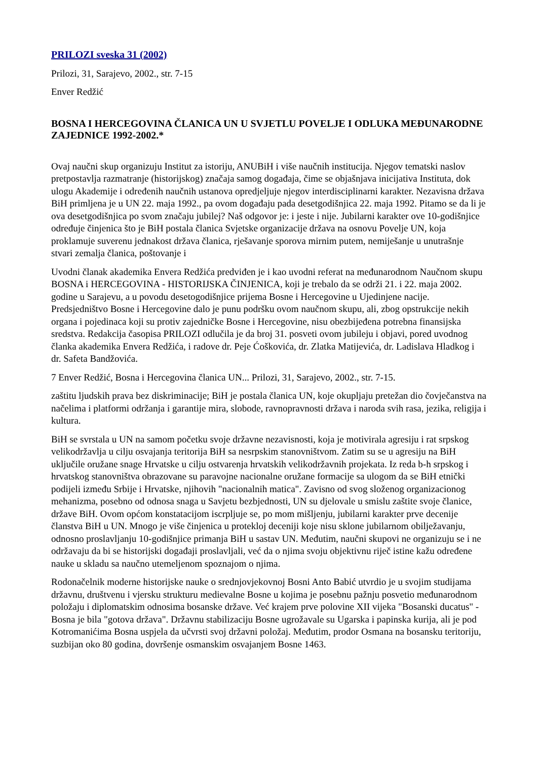PRILOZI sveska 31 (2002)
Prilozi, 31, Sarajevo, 2002., str. 7-15
Enver Redžić
BOSNA I HERCEGOVINA ČLANICA UN U SVJETLU POVELJE I ODLUKA MEĐUNARODNE ZAJEDNICE 1992-2002.*
Ovaj naučni skup organizuju Institut za istoriju, ANUBiH i više naučnih institucija. Njegov tematski naslov pretpostavlja razmatranje (historijskog) značaja samog događaja, čime se objašnjava inicijativa Instituta, dok ulogu Akademije i određenih naučnih ustanova opredjeljuje njegov interdisciplinarni karakter. Nezavisna država BiH primljena je u UN 22. maja 1992., pa ovom događaju pada desetgodišnjica 22. maja 1992. Pitamo se da li je ova desetgodišnjica po svom značaju jubilej? Naš odgovor je: i jeste i nije. Jubilarni karakter ove 10-godišnjice određuje činjenica što je BiH postala članica Svjetske organizacije država na osnovu Povelje UN, koja proklamuje suverenu jednakost država članica, rješavanje sporova mirnim putem, nemiješanje u unutrašnje stvari zemalja članica, poštovanje i
Uvodni članak akademika Envera Redžića predviđen je i kao uvodni referat na međunarodnom Naučnom skupu BOSNA i HERCEGOVINA - HISTORIJSKA ČINJENICA, koji je trebalo da se održi 21. i 22. maja 2002. godine u Sarajevu, a u povodu desetogodišnjice prijema Bosne i Hercegovine u Ujedinjene nacije. Predsjedništvo Bosne i Hercegovine dalo je punu podršku ovom naučnom skupu, ali, zbog opstrukcije nekih organa i pojedinaca koji su protiv zajedničke Bosne i Hercegovine, nisu obezbijeđena potrebna finansijska sredstva. Redakcija časopisa PRILOZI odlučila je da broj 31. posveti ovom jubileju i objavi, pored uvodnog članka akademika Envera Redžića, i radove dr. Peje Ćoškovića, dr. Zlatka Matijevića, dr. Ladislava Hladkog i dr. Safeta Bandžovića.
7 Enver Redžić, Bosna i Hercegovina članica UN... Prilozi, 31, Sarajevo, 2002., str. 7-15.
zaštitu ljudskih prava bez diskriminacije; BiH je postala članica UN, koje okupljaju pretežan dio čovječanstva na načelima i platformi održanja i garantije mira, slobode, ravnopravnosti država i naroda svih rasa, jezika, religija i kultura.
BiH se svrstala u UN na samom početku svoje državne nezavisnosti, koja je motivirala agresiju i rat srpskog velikodržavlja u cilju osvajanja teritorija BiH sa nesrpskim stanovništvom. Zatim su se u agresiju na BiH uključile oružane snage Hrvatske u cilju ostvarenja hrvatskih velikodržavnih projekata. Iz reda b-h srpskog i hrvatskog stanovništva obrazovane su paravojne nacionalne oružane formacije sa ulogom da se BiH etnički podijeli između Srbije i Hrvatske, njihovih "nacionalnih matica". Zavisno od svog složenog organizacionog mehanizma, posebno od odnosa snaga u Savjetu bezbjednosti, UN su djelovale u smislu zaštite svoje članice, države BiH. Ovom općom konstatacijom iscrpljuje se, po mom mišljenju, jubilarni karakter prve decenije članstva BiH u UN. Mnogo je više činjenica u protekloj deceniji koje nisu sklone jubilarnom obilježavanju, odnosno proslavljanju 10-godišnjice primanja BiH u sastav UN. Međutim, naučni skupovi ne organizuju se i ne održavaju da bi se historijski događaji proslavljali, već da o njima svoju objektivnu riječ istine kažu određene nauke u skladu sa naučno utemeljenom spoznajom o njima.
Rodonačelnik moderne historijske nauke o srednjovjekovnoj Bosni Anto Babić utvrdio je u svojim studijama državnu, društvenu i vjersku strukturu medievalne Bosne u kojima je posebnu pažnju posvetio međunarodnom položaju i diplomatskim odnosima bosanske države. Već krajem prve polovine XII vijeka "Bosanski ducatus" - Bosna je bila "gotova država". Državnu stabilizaciju Bosne ugrožavale su Ugarska i papinska kurija, ali je pod Kotromanićima Bosna uspjela da učvrsti svoj državni položaj. Međutim, prodor Osmana na bosansku teritoriju, suzbijan oko 80 godina, dovršenje osmanskim osvajanjem Bosne 1463.